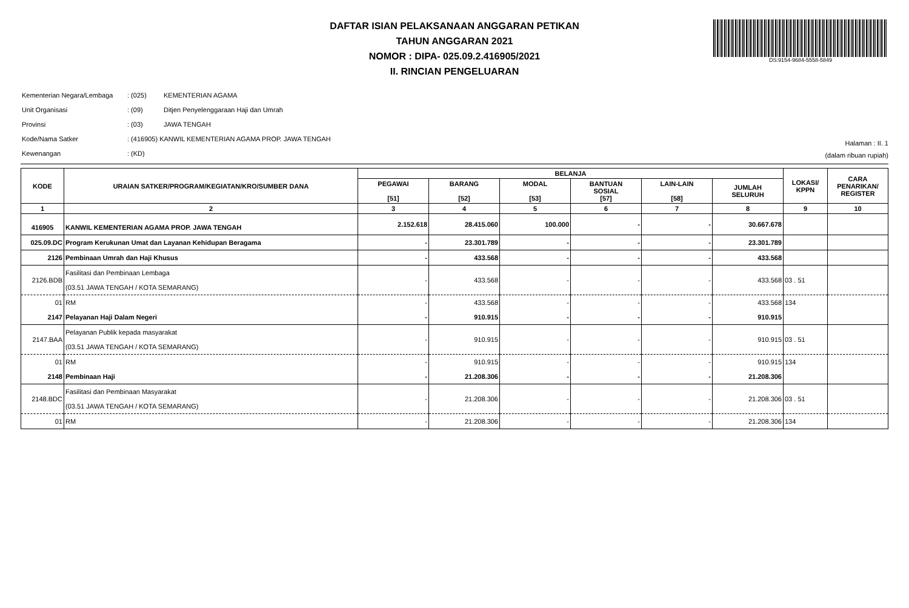DS:9154-9684-5558-5849
DAFTAR ISIAN PELAKSANAAN ANGGARAN PETIKAN
TAHUN ANGGARAN 2021
NOMOR : DIPA- 025.09.2.416905/2021
II. RINCIAN PENGELUARAN
| Kementerian Negara/Lembaga | : (025) | KEMENTERIAN AGAMA |
| Unit Organisasi | : (09) | Ditjen Penyelenggaraan Haji dan Umrah |
| Provinsi | : (03) | JAWA TENGAH |
| Kode/Nama Satker | : (416905) KANWIL KEMENTERIAN AGAMA PROP. JAWA TENGAH | |
| Kewenangan | : (KD) | |
Halaman : II. 1
(dalam ribuan rupiah)
| KODE | URAIAN SATKER/PROGRAM/KEGIATAN/KRO/SUMBER DANA | BELANJA | | | | | | LOKASI/ KPPN | CARA PENARIKAN/ REGISTER |
| --- | --- | --- | --- | --- | --- | --- | --- | --- | --- |
| | | PEGAWAI [51] | BARANG [52] | MODAL [53] | BANTUAN SOSIAL [57] | LAIN-LAIN [58] | JUMLAH SELURUH | | |
| 1 | 2 | 3 | 4 | 5 | 6 | 7 | 8 | 9 | 10 |
| 416905 | KANWIL KEMENTERIAN AGAMA PROP. JAWA TENGAH | 2.152.618 | 28.415.060 | 100.000 | - | - | 30.667.678 | | |
| 025.09.DC | Program Kerukunan Umat dan Layanan Kehidupan Beragama | - | 23.301.789 | - | - | - | 23.301.789 | | |
| 2126 | Pembinaan Umrah dan Haji Khusus | - | 433.568 | - | - | - | 433.568 | | |
| 2126.BDB | Fasilitasi dan Pembinaan Lembaga (03.51 JAWA TENGAH / KOTA SEMARANG) | - | 433.568 | - | - | - | 433.568 | 03 . 51 | |
| 01 | RM | - | 433.568 | - | - | - | 433.568 | 134 | |
| 2147 | Pelayanan Haji Dalam Negeri | - | 910.915 | - | - | - | 910.915 | | |
| 2147.BAA | Pelayanan Publik kepada masyarakat (03.51 JAWA TENGAH / KOTA SEMARANG) | - | 910.915 | - | - | - | 910.915 | 03 . 51 | |
| 01 | RM | - | 910.915 | - | - | - | 910.915 | 134 | |
| 2148 | Pembinaan Haji | - | 21.208.306 | - | - | - | 21.208.306 | | |
| 2148.BDC | Fasilitasi dan Pembinaan Masyarakat (03.51 JAWA TENGAH / KOTA SEMARANG) | - | 21.208.306 | - | - | - | 21.208.306 | 03 . 51 | |
| 01 | RM | - | 21.208.306 | - | - | - | 21.208.306 | 134 | |